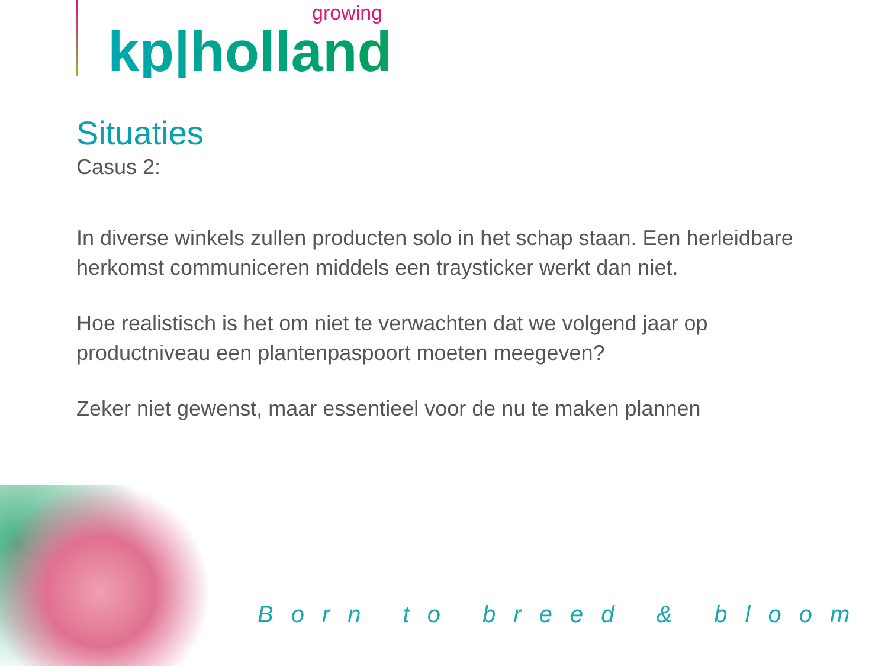growing
kp|holland
Situaties
Casus 2:
In diverse winkels zullen producten solo in het schap staan. Een herleidbare herkomst communiceren middels een traysticker werkt dan niet.
Hoe realistisch is het om niet te verwachten dat we volgend jaar op productniveau een plantenpaspoort moeten meegeven?
Zeker niet gewenst, maar essentieel voor de nu te maken plannen
Born to breed & bloom